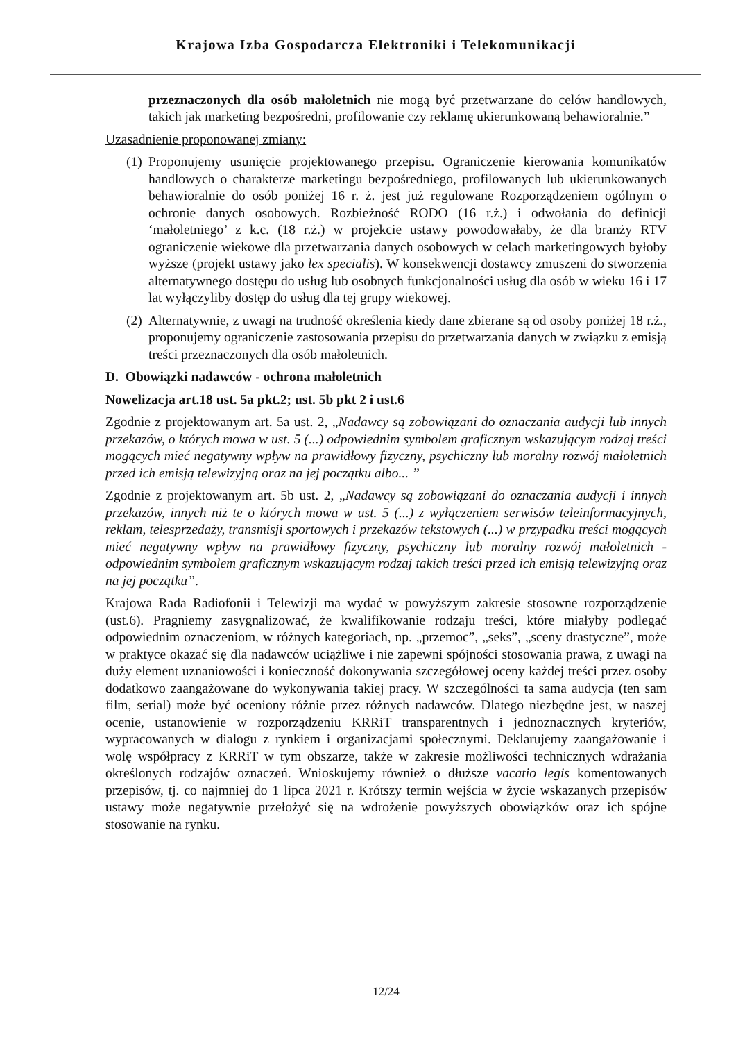Krajowa Izba Gospodarcza Elektroniki i Telekomunikacji
przeznaczonych dla osób małoletnich nie mogą być przetwarzane do celów handlowych, takich jak marketing bezpośredni, profilowanie czy reklamę ukierunkowaną behawioralnie.”
Uzasadnienie proponowanej zmiany:
(1) Proponujemy usunięcie projektowanego przepisu. Ograniczenie kierowania komunikatów handlowych o charakterze marketingu bezpośredniego, profilowanych lub ukierunkowanych behawioralnie do osób poniżej 16 r. ż. jest już regulowane Rozporządzeniem ogólnym o ochronie danych osobowych. Rozbieżność RODO (16 r.ż.) i odwołania do definicji ‘małoletniego’ z k.c. (18 r.ż.) w projekcie ustawy powodowałaby, że dla branży RTV ograniczenie wiekowe dla przetwarzania danych osobowych w celach marketingowych byłoby wyższe (projekt ustawy jako lex specialis). W konsekwencji dostawcy zmuszeni do stworzenia alternatywnego dostępu do usług lub osobnych funkcjonalności usług dla osób w wieku 16 i 17 lat wyłączyliby dostęp do usług dla tej grupy wiekowej.
(2) Alternatywnie, z uwagi na trudność określenia kiedy dane zbierane są od osoby poniżej 18 r.ż., proponujemy ograniczenie zastosowania przepisu do przetwarzania danych w związku z emisją treści przeznaczonych dla osób małoletnich.
D. Obowiązki nadawców - ochrona małoletnich
Nowelizacja art.18 ust. 5a pkt.2; ust. 5b pkt 2 i ust.6
Zgodnie z projektowanym art. 5a ust. 2, „Nadawcy są zobowiązani do oznaczania audycji lub innych przekazów, o których mowa w ust. 5 (...) odpowiednim symbolem graficznym wskazującym rodzaj treści mogących mieć negatywny wpływ na prawidłowy fizyczny, psychiczny lub moralny rozwój małoletnich przed ich emisją telewizyjną oraz na jej początku albo... ”
Zgodnie z projektowanym art. 5b ust. 2, „Nadawcy są zobowiązani do oznaczania audycji i innych przekazów, innych niż te o których mowa w ust. 5 (...) z wyłączeniem serwisów teleinformacyjnych, reklam, telesprzedaży, transmisji sportowych i przekazów tekstowych (...) w przypadku treści mogących mieć negatywny wpływ na prawidłowy fizyczny, psychiczny lub moralny rozwój małoletnich - odpowiednim symbolem graficznym wskazującym rodzaj takich treści przed ich emisją telewizyjną oraz na jej początku”.
Krajowa Rada Radiofonii i Telewizji ma wydać w powyższym zakresie stosowne rozporządzenie (ust.6). Pragniemy zasygnalizować, że kwalifikowanie rodzaju treści, które miałyby podlegać odpowiednim oznaczeniom, w różnych kategoriach, np. „przemoc”, „seks”, „sceny drastyczne”, może w praktyce okazać się dla nadawców uciążliwe i nie zapewni spójności stosowania prawa, z uwagi na duży element uznaniowości i konieczność dokonywania szczegółowej oceny każdej treści przez osoby dodatkowo zaangażowane do wykonywania takiej pracy. W szczególności ta sama audycja (ten sam film, serial) może być oceniony różnie przez różnych nadawców. Dlatego niezbędne jest, w naszej ocenie, ustanowienie w rozporządzeniu KRRiT transparentnych i jednoznacznych kryteriów, wypracowanych w dialogu z rynkiem i organizacjami społecznymi. Deklarujemy zaangażowanie i wolę współpracy z KRRiT w tym obszarze, także w zakresie możliwości technicznych wdrażania określonych rodzajów oznaczeń. Wnioskujemy również o dłuższe vacatio legis komentowanych przepisów, tj. co najmniej do 1 lipca 2021 r. Krótszy termin wejścia w życie wskazanych przepisów ustawy może negatywnie przełożyć się na wdrożenie powyższych obowiązków oraz ich spójne stosowanie na rynku.
12/24